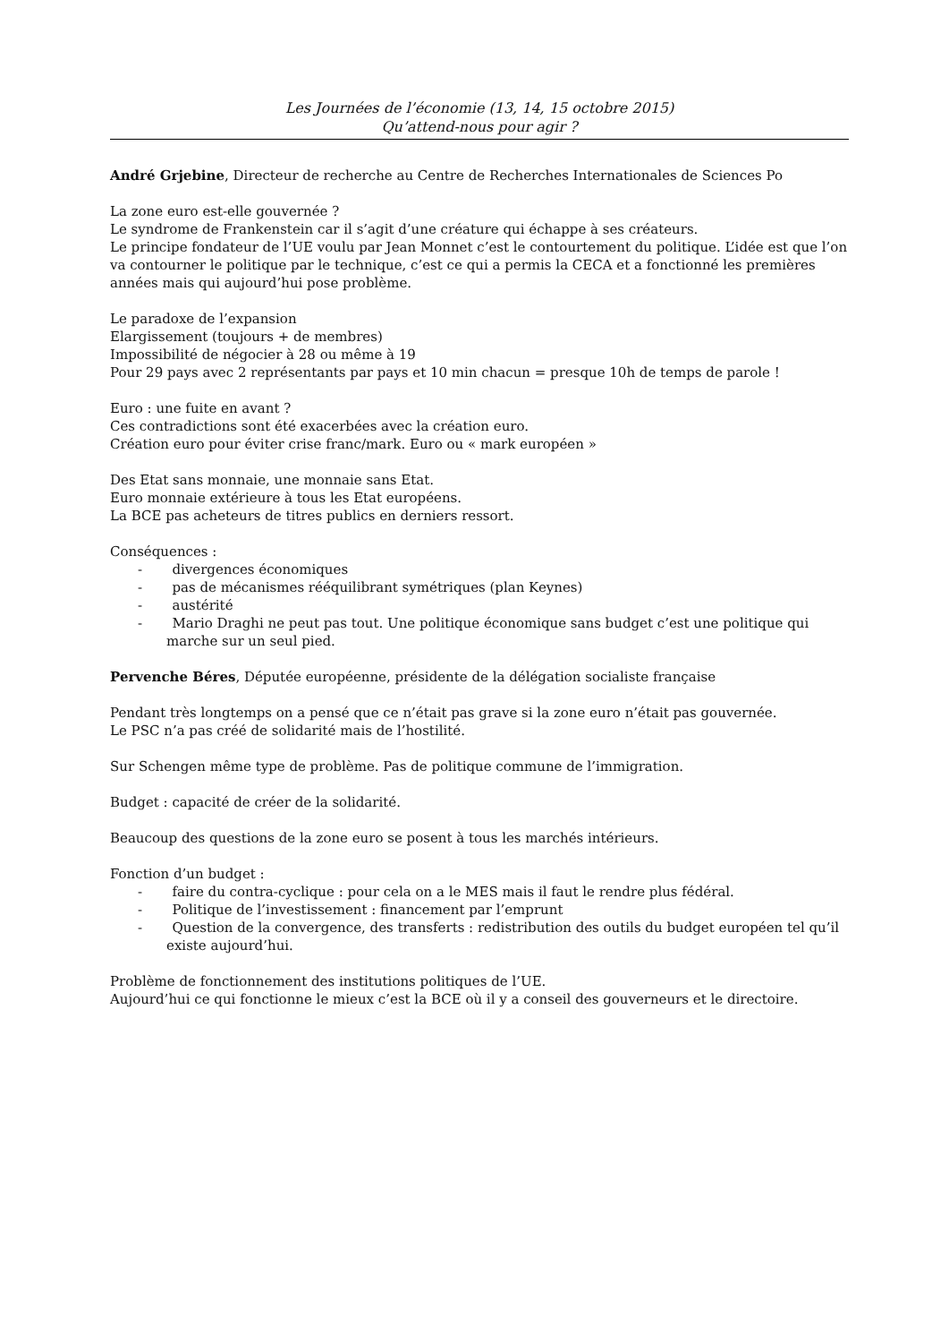Les Journées de l’économie (13, 14, 15 octobre 2015)
Qu’attend-nous pour agir ?
André Grjebine, Directeur de recherche au Centre de Recherches Internationales de Sciences Po
La zone euro est-elle gouvernée ?
Le syndrome de Frankenstein car il s’agit d’une créature qui échappe à ses créateurs.
Le principe fondateur de l’UE voulu par Jean Monnet c’est le contourtement du politique. L’idée est que l’on va contourner le politique par le technique, c’est ce qui a permis la CECA et a fonctionné les premières années mais qui aujourd’hui pose problème.
Le paradoxe de l’expansion
Elargissement (toujours + de membres)
Impossibilité de négocier à 28 ou même à 19
Pour 29 pays avec 2 représentants par pays et 10 min chacun = presque 10h de temps de parole !
Euro : une fuite en avant ?
Ces contradictions sont été exacerbées avec la création euro.
Création euro pour éviter crise franc/mark. Euro ou « mark européen »
Des Etat sans monnaie, une monnaie sans Etat.
Euro monnaie extérieure à tous les Etat européens.
La BCE pas acheteurs de titres publics en derniers ressort.
Conséquences :
- divergences économiques
- pas de mécanismes rééquilibrant symétriques (plan Keynes)
- austérité
- Mario Draghi ne peut pas tout. Une politique économique sans budget c’est une politique qui marche sur un seul pied.
Pervenche Béres, Députée européenne, présidente de la délégation socialiste française
Pendant très longtemps on a pensé que ce n’était pas grave si la zone euro n’était pas gouvernée.
Le PSC n’a pas créé de solidarité mais de l’hostilité.
Sur Schengen même type de problème. Pas de politique commune de l’immigration.
Budget : capacité de créer de la solidarité.
Beaucoup des questions de la zone euro se posent à tous les marchés intérieurs.
Fonction d’un budget :
- faire du contra-cyclique : pour cela on a le MES mais il faut le rendre plus fédéral.
- Politique de l’investissement : financement par l’emprunt
- Question de la convergence, des transferts : redistribution des outils du budget européen tel qu’il existe aujourd’hui.
Problème de fonctionnement des institutions politiques de l’UE.
Aujourd’hui ce qui fonctionne le mieux c’est la BCE où il y a conseil des gouverneurs et le directoire.